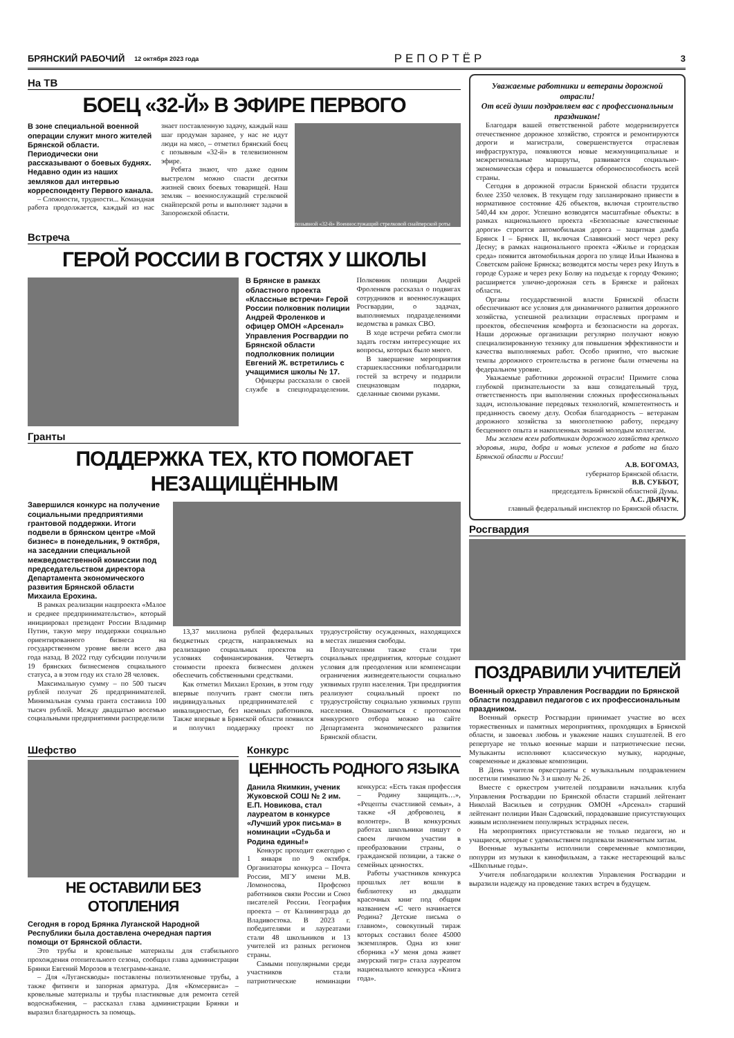БРЯНСКИЙ РАБОЧИЙ 12 октября 2023 года РЕПОРТЁР 3
На ТВ
БОЕЦ «32-Й» В ЭФИРЕ ПЕРВОГО
В зоне специальной военной операции служит много жителей Брянской области. Периодически они рассказывают о боевых буднях. Недавно один из наших земляков дал интервью корреспонденту Первого канала.
– Сложности, трудности... Командная работа продолжается, каждый из нас знает поставленную задачу, каждый наш шаг продуман заранее, у нас не идут люди на мясо, – отметил брянский боец с позывным «32-й» в телевизионном эфире.
Ребята знают, что даже одним выстрелом можно спасти десятки жизней своих боевых товарищей. Наш земляк – военнослужащий стрелковой снайперской роты и выполняет задачи в Запорожской области.
позывной «32-й» Военнослужащий стрелковой снайперской роты
Встреча
ГЕРОЙ РОССИИ В ГОСТЯХ У ШКОЛЫ
В Брянске в рамках областного проекта «Классные встречи» Герой России полковник полиции Андрей Фроленков и офицер ОМОН «Арсенал» Управления Росгвардии по Брянской области подполковник полиции Евгений Ж. встретились с учащимися школы № 17.
Офицеры рассказали о своей службе в спецподразделении. Полковник полиции Андрей Фроленков рассказал о подвигах сотрудников и военнослужащих Росгвардии, о задачах, выполняемых подразделениями ведомства в рамках СВО.
В ходе встречи ребята смогли задать гостям интересующие их вопросы, которых было много.
В завершение мероприятия старшеклассники поблагодарили гостей за встречу и подарили спецназовцам подарки, сделанные своими руками.
Гранты
ПОДДЕРЖКА ТЕХ, КТО ПОМОГАЕТ НЕЗАЩИЩЁННЫМ
Завершился конкурс на получение социальными предприятиями грантовой поддержки. Итоги подвели в брянском центре «Мой бизнес» в понедельник, 9 октября, на заседании специальной межведомственной комиссии под председательством директора Департамента экономического развития Брянской области Михаила Ерохина.
В рамках реализации нацпроекта «Малое и среднее предпринимательство», который инициировал президент России Владимир Путин, такую меру поддержки социально ориентированного бизнеса на государственном уровне ввели всего два года назад. В 2022 году субсидии получили 19 брянских бизнесменов социального статуса, а в этом году их стало 28 человек.
Максимальную сумму – по 500 тысяч рублей получат 26 предпринимателей. Минимальная сумма гранта составила 100 тысяч рублей. Между двадцатью восемью социальными предприятиями распределили
13,37 миллиона рублей федеральных бюджетных средств, направляемых на реализацию социальных проектов на условиях софинансирования. Четверть стоимости проекта бизнесмен должен обеспечить собственными средствами.
Как отметил Михаил Ерохин, в этом году впервые получить грант смогли пять индивидуальных предпринимателей с инвалидностью, без наемных работников. Также впервые в Брянской области появился и получил поддержку проект по трудоустройству осужденных, находящихся в местах лишения свободы.
Получателями также стали три социальных предприятия, которые создают условия для преодоления или компенсации ограничения жизнедеятельности социально уязвимых групп населения. Три предприятия реализуют социальный проект по трудоустройству социально уязвимых групп населения. Ознакомиться с протоколом конкурсного отбора можно на сайте Департамента экономического развития Брянской области.
Шефство
НЕ ОСТАВИЛИ БЕЗ ОТОПЛЕНИЯ
Сегодня в город Брянка Луганской Народной Республики была доставлена очередная партия помощи от Брянской области.
Это трубы и кровельные материалы для стабильного прохождения отопительного сезона, сообщил глава администрации Брянки Евгений Морозов в телеграмм-канале.
– Для «Луганскводы» поставлены полиэтиленовые трубы, а также фитинги и запорная арматура. Для «Комсервиса» – кровельные материалы и трубы пластиковые для ремонта сетей водоснабжения, – рассказал глава администрации Брянки и выразил благодарность за помощь.
Конкурс
ЦЕННОСТЬ РОДНОГО ЯЗЫКА
Данила Якимкин, ученик Жуковской СОШ № 2 им. Е.П. Новикова, стал лауреатом в конкурсе «Лучший урок письма» в номинации «Судьба и Родина едины!»
Конкурс проходит ежегодно с 1 января по 9 октября. Организаторы конкурса – Почта России, МГУ имени М.В. Ломоносова, Профсоюз работников связи России и Союз писателей России. География проекта – от Калининграда до Владивостока. В 2023 г. победителями и лауреатами стали 48 школьников и 13 учителей из разных регионов страны.
Самыми популярными среди участников стали патриотические номинации конкурса: «Есть такая профессия – Родину защищать…», «Рецепты счастливой семьи», а также «Я доброволец, я волонтер». В конкурсных работах школьники пишут о своем личном участии в преобразовании страны, о гражданской позиции, а также о семейных ценностях.
Работы участников конкурса прошлых лет вошли в библиотеку из двадцати красочных книг под общим названием «С чего начинается Родина? Детские письма о главном», совокупный тираж которых составил более 45000 экземпляров. Одна из книг сборника «У меня дома живет амурский тигр» стала лауреатом национального конкурса «Книга года».
Уважаемые работники и ветераны дорожной отрасли!
От всей души поздравляем вас с профессиональным праздником!
Благодаря вашей ответственной работе модернизируется отечественное дорожное хозяйство, строятся и ремонтируются дороги и магистрали, совершенствуется отраслевая инфраструктура, появляются новые межмуниципальные и межрегиональные маршруты, развивается социально-экономическая сфера и повышается обороноспособность всей страны.
Сегодня в дорожной отрасли Брянской области трудится более 2350 человек. В текущем году запланировано привести в нормативное состояние 426 объектов, включая строительство 540,44 км дорог. Успешно возводятся масштабные объекты: в рамках национального проекта «Безопасные качественные дороги» строится автомобильная дорога – защитная дамба Брянск I – Брянск II, включая Славянский мост через реку Десну; в рамках национального проекта «Жилье и городская среда» появится автомобильная дорога по улице Ильи Иванова в Советском районе Брянска; возводятся мосты через реку Ипуть в городе Сураже и через реку Болву на подъезде к городу Фокино; расширяется улично-дорожная сеть в Брянске и районах области.
Органы государственной власти Брянской области обеспечивают все условия для динамичного развития дорожного хозяйства, успешной реализации отраслевых программ и проектов, обеспечения комфорта и безопасности на дорогах. Наши дорожные организации регулярно получают новую специализированную технику для повышения эффективности и качества выполняемых работ. Особо приятно, что высокие темпы дорожного строительства в регионе были отмечены на федеральном уровне.
Уважаемые работники дорожной отрасли! Примите слова глубокой признательности за ваш созидательный труд, ответственность при выполнении сложных профессиональных задач, использование передовых технологий, компетентность и преданность своему делу. Особая благодарность – ветеранам дорожного хозяйства за многолетнюю работу, передачу бесценного опыта и накопленных знаний молодым коллегам.
Мы желаем всем работникам дорожного хозяйства крепкого здоровья, мира, добра и новых успехов в работе на благо Брянской области и России!
А.В. БОГОМАЗ,
губернатор Брянской области.
В.В. СУББОТ,
председатель Брянской областной Думы.
А.С. ДЬЯЧУК,
главный федеральный инспектор по Брянской области.
Росгвардия
ПОЗДРАВИЛИ УЧИТЕЛЕЙ
Военный оркестр Управления Росгвардии по Брянской области поздравил педагогов с их профессиональным праздником.
Военный оркестр Росгвардии принимает участие во всех торжественных и памятных мероприятиях, проходящих в Брянской области, и завоевал любовь и уважение наших слушателей. В его репертуаре не только военные марши и патриотические песни. Музыканты исполняют классическую музыку, народные, современные и джазовые композиции.
В День учителя оркестранты с музыкальным поздравлением посетили гимназию № 3 и школу № 26.
Вместе с оркестром учителей поздравили начальник клуба Управления Росгвардии по Брянской области старший лейтенант Николай Васильев и сотрудник ОМОН «Арсенал» старший лейтенант полиции Иван Садовский, порадовавшие присутствующих живым исполнением популярных эстрадных песен.
На мероприятиях присутствовали не только педагоги, но и учащиеся, которые с удовольствием подпевали знаменитым хитам.
Военные музыканты исполнили современные композиции, попурри из музыки к кинофильмам, а также нестареющий вальс «Школьные годы».
Учителя поблагодарили коллектив Управления Росгвардии и выразили надежду на проведение таких встреч в будущем.